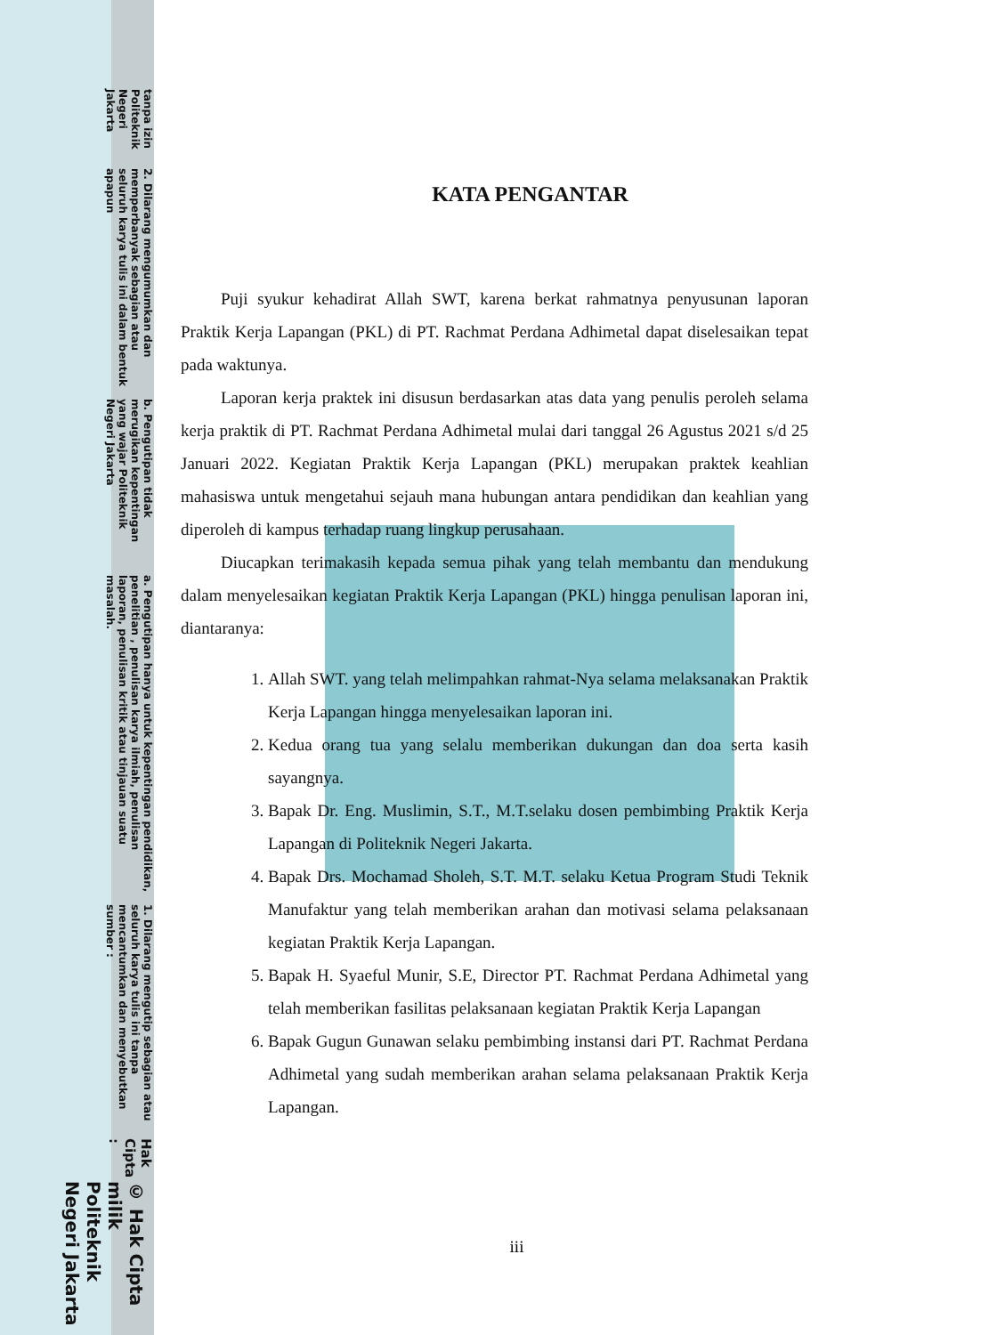© Hak Cipta milik Politeknik Negeri Jakarta
Hak Cipta :
1. Dilarang mengutip sebagian atau seluruh karya tulis ini tanpa mencantumkan dan menyebutkan sumber :
a. Pengutipan hanya untuk kepentingan pendidikan, penelitian , penulisan karya ilmiah, penulisan laporan, penulisan kritik atau tinjauan suatu masalah.
b. Pengutipan tidak merugikan kepentingan yang wajar Politeknik Negeri Jakarta
2. Dilarang mengumumkan dan memperbanyak sebagian atau seluruh karya tulis ini dalam bentuk apapun
tanpa izin Politeknik Negeri Jakarta
KATA PENGANTAR
Puji syukur kehadirat Allah SWT, karena berkat rahmatnya penyusunan laporan Praktik Kerja Lapangan (PKL) di PT. Rachmat Perdana Adhimetal dapat diselesaikan tepat pada waktunya.
Laporan kerja praktek ini disusun berdasarkan atas data yang penulis peroleh selama kerja praktik di PT. Rachmat Perdana Adhimetal mulai dari tanggal 26 Agustus 2021 s/d 25 Januari 2022. Kegiatan Praktik Kerja Lapangan (PKL) merupakan praktek keahlian mahasiswa untuk mengetahui sejauh mana hubungan antara pendidikan dan keahlian yang diperoleh di kampus terhadap ruang lingkup perusahaan.
Diucapkan terimakasih kepada semua pihak yang telah membantu dan mendukung dalam menyelesaikan kegiatan Praktik Kerja Lapangan (PKL) hingga penulisan laporan ini, diantaranya:
1. Allah SWT. yang telah melimpahkan rahmat-Nya selama melaksanakan Praktik Kerja Lapangan hingga menyelesaikan laporan ini.
2. Kedua orang tua yang selalu memberikan dukungan dan doa serta kasih sayangnya.
3. Bapak Dr. Eng. Muslimin, S.T., M.T.selaku dosen pembimbing Praktik Kerja Lapangan di Politeknik Negeri Jakarta.
4. Bapak Drs. Mochamad Sholeh, S.T. M.T. selaku Ketua Program Studi Teknik Manufaktur yang telah memberikan arahan dan motivasi selama pelaksanaan kegiatan Praktik Kerja Lapangan.
5. Bapak H. Syaeful Munir, S.E, Director PT. Rachmat Perdana Adhimetal yang telah memberikan fasilitas pelaksanaan kegiatan Praktik Kerja Lapangan
6. Bapak Gugun Gunawan selaku pembimbing instansi dari PT. Rachmat Perdana Adhimetal yang sudah memberikan arahan selama pelaksanaan Praktik Kerja Lapangan.
iii